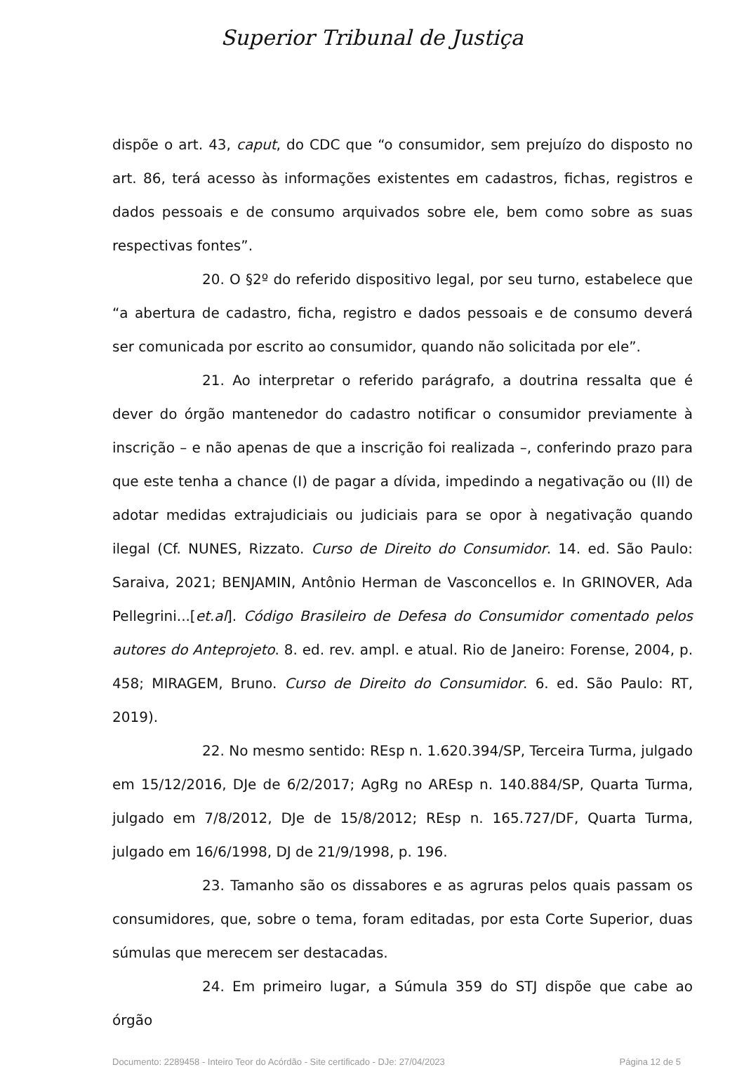Superior Tribunal de Justiça
dispõe o art. 43, caput, do CDC que “o consumidor, sem prejuízo do disposto no art. 86, terá acesso às informações existentes em cadastros, fichas, registros e dados pessoais e de consumo arquivados sobre ele, bem como sobre as suas respectivas fontes”.
20. O §2º do referido dispositivo legal, por seu turno, estabelece que “a abertura de cadastro, ficha, registro e dados pessoais e de consumo deverá ser comunicada por escrito ao consumidor, quando não solicitada por ele”.
21. Ao interpretar o referido parágrafo, a doutrina ressalta que é dever do órgão mantenedor do cadastro notificar o consumidor previamente à inscrição – e não apenas de que a inscrição foi realizada –, conferindo prazo para que este tenha a chance (I) de pagar a dívida, impedindo a negativação ou (II) de adotar medidas extrajudiciais ou judiciais para se opor à negativação quando ilegal (Cf. NUNES, Rizzato. Curso de Direito do Consumidor. 14. ed. São Paulo: Saraiva, 2021; BENJAMIN, Antônio Herman de Vasconcellos e. In GRINOVER, Ada Pellegrini...[et.al]. Código Brasileiro de Defesa do Consumidor comentado pelos autores do Anteprojeto. 8. ed. rev. ampl. e atual. Rio de Janeiro: Forense, 2004, p. 458; MIRAGEM, Bruno. Curso de Direito do Consumidor. 6. ed. São Paulo: RT, 2019).
22. No mesmo sentido: REsp n. 1.620.394/SP, Terceira Turma, julgado em 15/12/2016, DJe de 6/2/2017; AgRg no AREsp n. 140.884/SP, Quarta Turma, julgado em 7/8/2012, DJe de 15/8/2012; REsp n. 165.727/DF, Quarta Turma, julgado em 16/6/1998, DJ de 21/9/1998, p. 196.
23. Tamanho são os dissabores e as agruras pelos quais passam os consumidores, que, sobre o tema, foram editadas, por esta Corte Superior, duas súmulas que merecem ser destacadas.
24. Em primeiro lugar, a Súmula 359 do STJ dispõe que cabe ao órgão
Documento: 2289458 - Inteiro Teor do Acórdão - Site certificado - DJe: 27/04/2023 Página 12 de 5